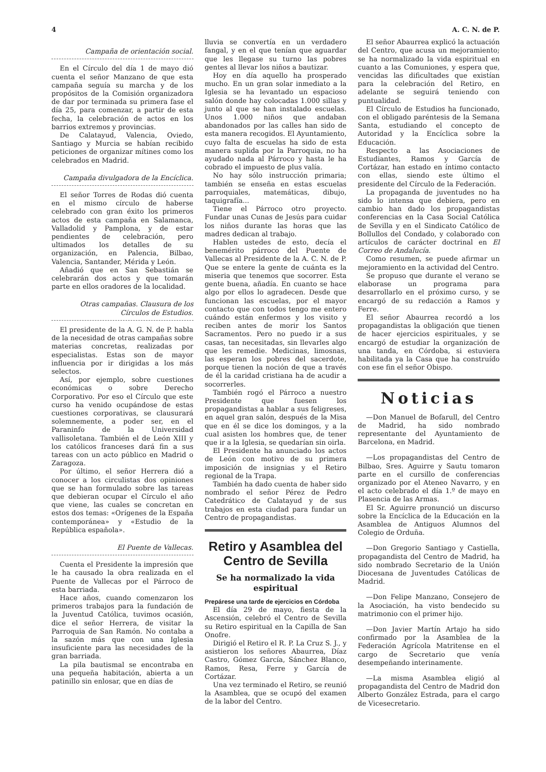4 A. C. N. de P.
Campaña de orientación social.
En el Círculo del día 1 de mayo dió cuenta el señor Manzano de que esta campaña seguía su marcha y de los propósitos de la Comisión organizadora de dar por terminada su primera fase el día 25, para comenzar, a partir de esta fecha, la celebración de actos en los barrios extremos y provincias.
De Calatayud, Valencia, Oviedo, Santiago y Murcia se habían recibido peticiones de organizar mítines como los celebrados en Madrid.
Campaña divulgadora de la Encíclica.
El señor Torres de Rodas dió cuenta en el mismo círculo de haberse celebrado con gran éxito los primeros actos de esta campaña en Salamanca, Valladolid y Pamplona, y de estar pendientes de celebración, pero ultimados los detalles de su organización, en Palencia, Bilbao, Valencia, Santander, Mérida y León.
Añadió que en San Sebastián se celebrarán dos actos y que tomarán parte en ellos oradores de la localidad.
Otras campañas. Clausura de los Círculos de Estudios.
El presidente de la A. G. N. de P. habla de la necesidad de otras campañas sobre materias concretas, realizadas por especialistas. Estas son de mayor influencia por ir dirigidas a los más selectos.
Así, por ejemplo, sobre cuestiones económicas o sobre Derecho Corporativo. Por eso el Círculo que este curso ha venido ocupándose de estas cuestiones corporativas, se clausurará solemnemente, a poder ser, en el Paraninfo de la Universidad vallisoletana. También el de León XIII y los católicos franceses dará fin a sus tareas con un acto público en Madrid o Zaragoza.
Por último, el señor Herrera dió a conocer a los circulistas dos opiniones que se han formulado sobre las tareas que debieran ocupar el Círculo el año que viene, las cuales se concretan en estos dos temas: «Orígenes de la España contemporánea» y «Estudio de la República española».
El Puente de Vallecas.
Cuenta el Presidente la impresión que le ha causado la obra realizada en el Puente de Vallecas por el Párroco de esta barriada.
Hace años, cuando comenzaron los primeros trabajos para la fundación de la Juventud Católica, tuvimos ocasión, dice el señor Herrera, de visitar la Parroquia de San Ramón. No contaba a la sazón más que con una Iglesia insuficiente para las necesidades de la gran barriada.
La pila bautismal se encontraba en una pequeña habitación, abierta a un patinillo sin enlosar, que en días de
lluvia se convertía en un verdadero fangal, y en el que tenían que aguardar que les llegase su turno las pobres gentes al llevar los niños a bautizar.
Hoy en día aquello ha prosperado mucho. En un gran solar inmediato a la Iglesia se ha levantado un espacioso salón donde hay colocadas 1.000 sillas y junto al que se han instalado escuelas. Unos 1.000 niños que andaban abandonados por las calles han sido de esta manera recogidos. El Ayuntamiento, cuyo falta de escuelas ha sido de esta manera suplida por la Parroquia, no ha ayudado nada al Párroco y hasta le ha cobrado el impuesto de plus valía.
No hay sólo instrucción primaria; también se enseña en estas escuelas parroquiales, matemáticas, dibujo, taquigrafía...
Tiene el Párroco otro proyecto. Fundar unas Cunas de Jesús para cuidar los niños durante las horas que las madres dedican al trabajo.
Hablen ustedes de esto, decía el benemérito párroco del Puente de Vallecas al Presidente de la A. C. N. de P. Que se entere la gente de cuánta es la miseria que tenemos que socorrer. Esta gente buena, añadía. En cuanto se hace algo por ellos lo agradecen. Desde que funcionan las escuelas, por el mayor contacto que con todos tengo me entero cuándo están enfermos y los visito y reciben antes de morir los Santos Sacramentos. Pero no puedo ir a sus casas, tan necesitadas, sin llevarles algo que les remedie. Medicinas, limosnas, las esperan los pobres del sacerdote, porque tienen la noción de que a través de él la caridad cristiana ha de acudir a socorrerles.
También rogó el Párroco a nuestro Presidente que fuesen los propagandistas a hablar a sus feligreses, en aquel gran salón, después de la Misa que en él se dice los domingos, y a la cual asisten los hombres que, de tener que ir a la Iglesia, se quedarían sin oirla.
El Presidente ha anunciado los actos de León con motivo de su primera imposición de insignias y el Retiro regional de la Trapa.
También ha dado cuenta de haber sido nombrado el señor Pérez de Pedro Catedrático de Calatayud y de sus trabajos en esta ciudad para fundar un Centro de propagandistas.
Retiro y Asamblea del Centro de Sevilla
Se ha normalizado la vida espiritual
Prepárese una tarde de ejercicios en Córdoba
El día 29 de mayo, fiesta de la Ascensión, celebró el Centro de Sevilla su Retiro espiritual en la Capilla de San Onofre.
Dirigió el Retiro el R. P. La Cruz S. J., y asistieron los señores Abaurrea, Díaz Castro, Gómez García, Sánchez Blanco, Ramos, Resa, Ferre y García de Cortázar.
Una vez terminado el Retiro, se reunió la Asamblea, que se ocupó del examen de la labor del Centro.
El señor Abaurrea explicó la actuación del Centro, que acusa un mejoramiento; se ha normalizado la vida espiritual en cuanto a las Comuniones, y espera que, vencidas las dificultades que existían para la celebración del Retiro, en adelante se seguirá teniendo con puntualidad.
El Círculo de Estudios ha funcionado, con el obligado paréntesis de la Semana Santa, estudiando el concepto de Autoridad y la Encíclica sobre la Educación.
Respecto a las Asociaciones de Estudiantes, Ramos y García de Cortázar, han estado en íntimo contacto con ellas, siendo este último el presidente del Círculo de la Federación.
La propaganda de juventudes no ha sido lo intensa que debiera, pero en cambio han dado los propagandistas conferencias en la Casa Social Católica de Sevilla y en el Sindicato Católico de Bollullos del Condado, y colaborado con artículos de carácter doctrinal en El Correo de Andalucía.
Como resumen, se puede afirmar un mejoramiento en la actividad del Centro.
Se propuso que durante el verano se elaborase un programa para desarrollarlo en el próximo curso, y se encargó de su redacción a Ramos y Ferre.
El señor Abaurrea recordó a los propagandistas la obligación que tienen de hacer ejercicios espirituales, y se encargó de estudiar la organización de una tanda, en Córdoba, si estuviera habilitada ya la Casa que ha construído con ese fin el señor Obispo.
Noticias
—Don Manuel de Bofarull, del Centro de Madrid, ha sido nombrado representante del Ayuntamiento de Barcelona, en Madrid.
—Los propagandistas del Centro de Bilbao, Sres. Aguirre y Sautu tomaron parte en el cursillo de conferencias organizado por el Ateneo Navarro, y en el acto celebrado el día 1.º de mayo en Plasencia de las Armas.
El Sr. Aguirre pronunció un discurso sobre la Encíclica de la Educación en la Asamblea de Antiguos Alumnos del Colegio de Orduña.
—Don Gregorio Santiago y Castiella, propagandista del Centro de Madrid, ha sido nombrado Secretario de la Unión Diocesana de Juventudes Católicas de Madrid.
—Don Felipe Manzano, Consejero de la Asociación, ha visto bendecido su matrimonio con el primer hijo.
—Don Javier Martín Artajo ha sido confirmado por la Asamblea de la Federación Agrícola Matritense en el cargo de Secretario que venía desempeñando interinamente.
—La misma Asamblea eligió al propagandista del Centro de Madrid don Alberto González Estrada, para el cargo de Vicesecretario.